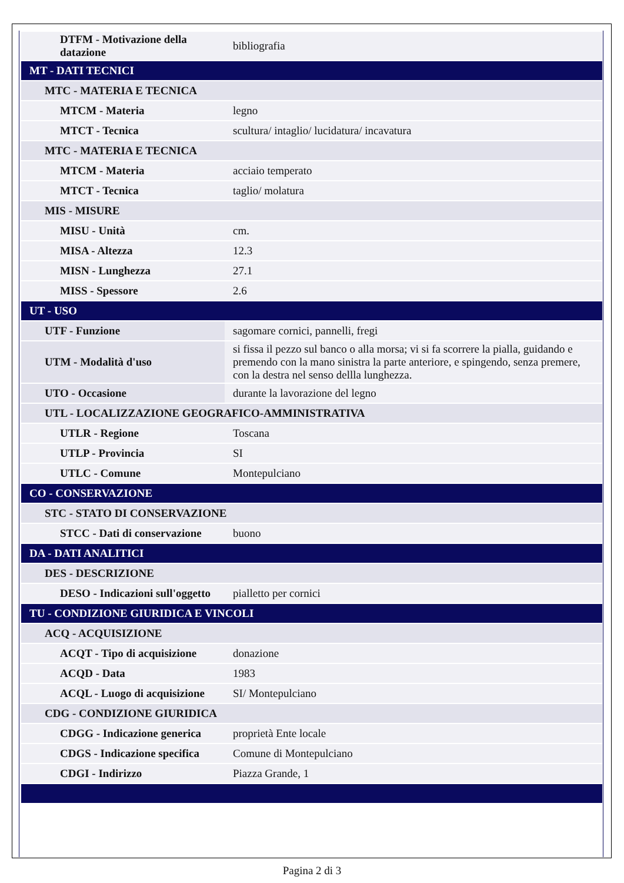| DTFM - Motivazione della datazione | bibliografia |
| MT - DATI TECNICI | |
| MTC - MATERIA E TECNICA | |
| MTCM - Materia | legno |
| MTCT - Tecnica | scultura/ intaglio/ lucidatura/ incavatura |
| MTC - MATERIA E TECNICA | |
| MTCM - Materia | acciaio temperato |
| MTCT - Tecnica | taglio/ molatura |
| MIS - MISURE | |
| MISU - Unità | cm. |
| MISA - Altezza | 12.3 |
| MISN - Lunghezza | 27.1 |
| MISS - Spessore | 2.6 |
| UT - USO | |
| UTF - Funzione | sagomare cornici, pannelli, fregi |
| UTM - Modalità d'uso | si fissa il pezzo sul banco o alla morsa; vi si fa scorrere la pialla, guidando e premendo con la mano sinistra la parte anteriore, e spingendo, senza premere, con la destra nel senso dellla lunghezza. |
| UTO - Occasione | durante la lavorazione del legno |
| UTL - LOCALIZZAZIONE GEOGRAFICO-AMMINISTRATIVA | |
| UTLR - Regione | Toscana |
| UTLP - Provincia | SI |
| UTLC - Comune | Montepulciano |
| CO - CONSERVAZIONE | |
| STC - STATO DI CONSERVAZIONE | |
| STCC - Dati di conservazione | buono |
| DA - DATI ANALITICI | |
| DES - DESCRIZIONE | |
| DESO - Indicazioni sull'oggetto | pialletto per cornici |
| TU - CONDIZIONE GIURIDICA E VINCOLI | |
| ACQ - ACQUISIZIONE | |
| ACQT - Tipo di acquisizione | donazione |
| ACQD - Data | 1983 |
| ACQL - Luogo di acquisizione | SI/ Montepulciano |
| CDG - CONDIZIONE GIURIDICA | |
| CDGG - Indicazione generica | proprietà Ente locale |
| CDGS - Indicazione specifica | Comune di Montepulciano |
| CDGI - Indirizzo | Piazza Grande, 1 |
Pagina 2 di 3